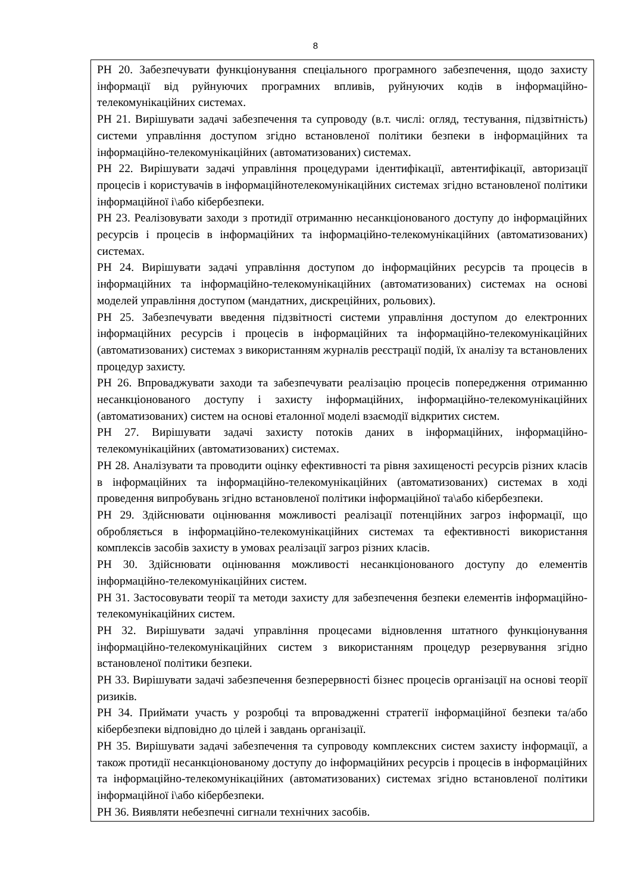8
| РН 20. Забезпечувати функціонування спеціального програмного забезпечення, щодо захисту інформації від руйнуючих програмних впливів, руйнуючих кодів в інформаційно-телекомунікаційних системах. РН 21. Вирішувати задачі забезпечення та супроводу (в.т. числі: огляд, тестування, підзвітність) системи управління доступом згідно встановленої політики безпеки в інформаційних та інформаційно-телекомунікаційних (автоматизованих) системах. РН 22. Вирішувати задачі управління процедурами ідентифікації, автентифікації, авторизації процесів і користувачів в інформаційнотелекомунікаційних системах згідно встановленої політики інформаційної і\або кібербезпеки. РН 23. Реалізовувати заходи з протидії отриманню несанкціонованого доступу до інформаційних ресурсів і процесів в інформаційних та інформаційно-телекомунікаційних (автоматизованих) системах. РН 24. Вирішувати задачі управління доступом до інформаційних ресурсів та процесів в інформаційних та інформаційно-телекомунікаційних (автоматизованих) системах на основі моделей управління доступом (мандатних, дискреційних, рольових). РН 25. Забезпечувати введення підзвітності системи управління доступом до електронних інформаційних ресурсів і процесів в інформаційних та інформаційно-телекомунікаційних (автоматизованих) системах з використанням журналів реєстрації подій, їх аналізу та встановлених процедур захисту. РН 26. Впроваджувати заходи та забезпечувати реалізацію процесів попередження отриманню несанкціонованого доступу і захисту інформаційних, інформаційно-телекомунікаційних (автоматизованих) систем на основі еталонної моделі взаємодії відкритих систем. РН 27. Вирішувати задачі захисту потоків даних в інформаційних, інформаційно-телекомунікаційних (автоматизованих) системах. РН 28. Аналізувати та проводити оцінку ефективності та рівня захищеності ресурсів різних класів в інформаційних та інформаційно-телекомунікаційних (автоматизованих) системах в ході проведення випробувань згідно встановленої політики інформаційної та\або кібербезпеки. РН 29. Здійснювати оцінювання можливості реалізації потенційних загроз інформації, що обробляється в інформаційно-телекомунікаційних системах та ефективності використання комплексів засобів захисту в умовах реалізації загроз різних класів. РН 30. Здійснювати оцінювання можливості несанкціонованого доступу до елементів інформаційно-телекомунікаційних систем. РН 31. Застосовувати теорії та методи захисту для забезпечення безпеки елементів інформаційно-телекомунікаційних систем. РН 32. Вирішувати задачі управління процесами відновлення штатного функціонування інформаційно-телекомунікаційних систем з використанням процедур резервування згідно встановленої політики безпеки. РН 33. Вирішувати задачі забезпечення безперервності бізнес процесів організації на основі теорії ризиків. РН 34. Приймати участь у розробці та впровадженні стратегії інформаційної безпеки та/або кібербезпеки відповідно до цілей і завдань організації. РН 35. Вирішувати задачі забезпечення та супроводу комплексних систем захисту інформації, а також протидії несанкціонованому доступу до інформаційних ресурсів і процесів в інформаційних та інформаційно-телекомунікаційних (автоматизованих) системах згідно встановленої політики інформаційної і\або кібербезпеки. РН 36. Виявляти небезпечні сигнали технічних засобів. |